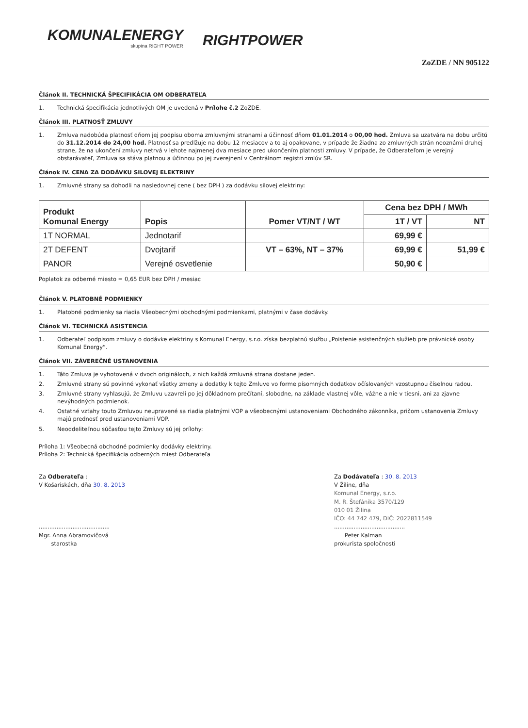KOMUNALENERGY
skupina RIGHT POWER
RIGHTPOWER
ZoZDE / NN 905122
Článok II. TECHNICKÁ ŠPECIFIKÁCIA OM ODBERATEĽA
1. Technická špecifikácia jednotlivých OM je uvedená v Prílohe č.2 ZoZDE.
Článok III. PLATNOSŤ ZMLUVY
1. Zmluva nadobúda platnosť dňom jej podpisu oboma zmluvnými stranami a účinnosť dňom 01.01.2014 o 00,00 hod. Zmluva sa uzatvára na dobu určitú do 31.12.2014 do 24,00 hod. Platnosť sa predlžuje na dobu 12 mesiacov a to aj opakovane, v prípade že žiadna zo zmluvných strán neoznámi druhej strane, že na ukončení zmluvy netrvá v lehote najmenej dva mesiace pred ukončením platnosti zmluvy. V prípade, že Odberateľom je verejný obstarávateľ, Zmluva sa stáva platnou a účinnou po jej zverejnení v Centrálnom registri zmlúv SR.
Článok IV. CENA ZA DODÁVKU SILOVEJ ELEKTRINY
1. Zmluvné strany sa dohodli na nasledovnej cene ( bez DPH ) za dodávku silovej elektriny:
| Produkt Komunal Energy | Popis | Pomer VT/NT / WT | Cena bez DPH / MWh | |
| --- | --- | --- | --- | --- |
| | | | 1T / VT | NT |
| 1T NORMAL | Jednotarif | | 69,99 € | |
| 2T DEFENT | Dvojtarif | VT – 63%, NT – 37% | 69,99 € | 51,99 € |
| PANOR | Verejné osvetlenie | | 50,90 € | |
Poplatok za odberné miesto = 0,65 EUR bez DPH / mesiac
Článok V. PLATOBNÉ PODMIENKY
1. Platobné podmienky sa riadia Všeobecnými obchodnými podmienkami, platnými v čase dodávky.
Článok VI. TECHNICKÁ ASISTENCIA
1. Odberateľ podpisom zmluvy o dodávke elektriny s Komunal Energy, s.r.o. získa bezplatnú službu „Poistenie asistenčných služieb pre právnické osoby Komunal Energy“.
Článok VII. ZÁVEREČNÉ USTANOVENIA
1. Táto Zmluva je vyhotovená v dvoch origináloch, z nich každá zmluvná strana dostane jeden.
2. Zmluvné strany sú povinné vykonať všetky zmeny a dodatky k tejto Zmluve vo forme písomných dodatkov očíslovaných vzostupnou číselnou radou.
3. Zmluvné strany vyhlasujú, že Zmluvu uzavreli po jej dôkladnom prečítaní, slobodne, na základe vlastnej vôle, vážne a nie v tiesni, ani za zjavne nevýhodných podmienok.
4. Ostatné vzťahy touto Zmluvou neupravené sa riadia platnými VOP a všeobecnými ustanoveniami Obchodného zákonníka, pričom ustanovenia Zmluvy majú prednosť pred ustanoveniami VOP.
5. Neoddeliteľnou súčasťou tejto Zmluvy sú jej prílohy:
Príloha 1: Všeobecná obchodné podmienky dodávky elektriny.
Príloha 2: Technická špecifikácia odberných miest Odberateľa
Za Odberateľa :
V Košariskách, dňa 30. 8. 2013
........................................
Mgr. Anna Abramovičová
starostka
Za Dodávateľa : 30. 8. 2013
V Žiline, dňa
Komunal Energy, s.r.o.
M. R. Štefánika 3570/129
010 01 Žilina
IČO: 44 742 479, DIČ: 2022811549
........................................
Peter Kalman
prokurista spoločnosti